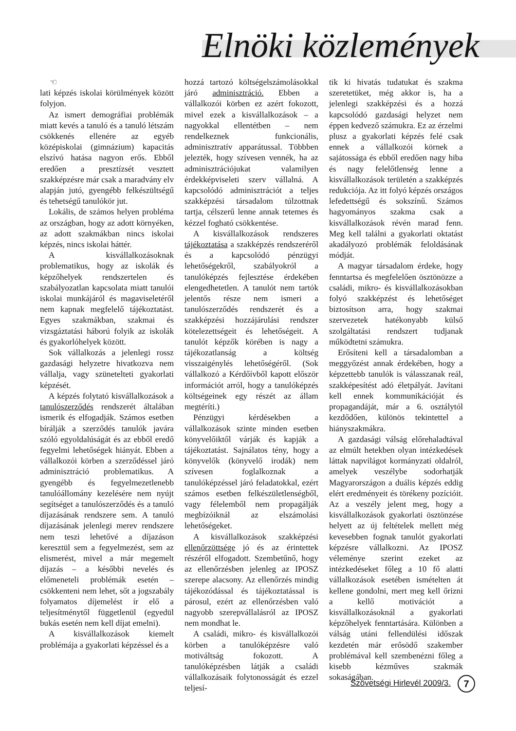Elnöki közlemények
☜
lati képzés iskolai körülmények között folyjon.
Az ismert demográfiai problémák miatt kevés a tanuló és a tanuló létszám csökkenés ellenére az egyéb középiskolai (gimnázium) kapacitás elszívó hatása nagyon erős. Ebből eredően a presztízsét vesztett szakképzésre már csak a maradvány elv alapján jutó, gyengébb felkészültségű és tehetségű tanulókör jut.
Lokális, de számos helyen probléma az országban, hogy az adott környéken, az adott szakmákban nincs iskolai képzés, nincs iskolai háttér.
A kisvállalkozásoknak problematikus, hogy az iskolák és képzőhelyek rendszertelen és szabályozatlan kapcsolata miatt tanulói iskolai munkájáról és magaviseletéről nem kapnak megfelelő tájékoztatást. Egyes szakmákban, szakmai és vizsgáztatási háború folyik az iskolák és gyakorlóhelyek között.
Sok vállalkozás a jelenlegi rossz gazdasági helyzetre hivatkozva nem vállalja, vagy szünetelteti gyakorlati képzését.
A képzés folytató kisvállalkozások a tanulószerződés rendszerét általában ismerik és elfogadják. Számos esetben bírálják a szerződés tanulók javára szóló egyoldalúságát és az ebből eredő fegyelmi lehetőségek hiányát. Ebben a vállalkozói körben a szerződéssel járó adminisztráció problematikus. A gyengébb és fegyelmezetlenebb tanulóállomány kezelésére nem nyújt segítséget a tanulószerződés és a tanuló díjazásának rendszere sem. A tanuló díjazásának jelenlegi merev rendszere nem teszi lehetővé a díjazáson keresztül sem a fegyelmezést, sem az elismerést, mivel a már megemelt díjazás – a későbbi nevelés és előmeneteli problémák esetén – csökkenteni nem lehet, sőt a jogszabály folyamatos díjemelést ír elő a teljesítménytől függetlenül (egyedül bukás esetén nem kell díjat emelni).
A kisvállalkozások kiemelt problémája a gyakorlati képzéssel és a
hozzá tartozó költségelszámolásokkal járó adminisztráció. Ebben a vállalkozói körben ez azért fokozott, mivel ezek a kisvállalkozások – a nagyokkal ellentétben – nem rendelkeznek funkcionális, adminisztratív apparátussal. Többben jelezték, hogy szívesen vennék, ha az adminisztrációjukat valamilyen érdekképviseleti szerv vállalná. A kapcsolódó adminisztrációt a teljes szakképzési társadalom túlzottnak tartja, célszerű lenne annak tetemes és kézzel fogható csökkentése.
A kisvállalkozások rendszeres tájékoztatása a szakképzés rendszeréről és a kapcsolódó pénzügyi lehetőségekről, szabályokról a tanulóképzés fejlesztése érdekében elengedhetetlen. A tanulót nem tartók jelentős része nem ismeri a tanulószerződés rendszerét és a szakképzési hozzájárulási rendszer kötelezettségeit és lehetőségeit. A tanulót képzők körében is nagy a tájékozatlanság a költség visszaigénylés lehetőségéről. (Sok vállalkozó a Kérdőívből kapott először információt arról, hogy a tanulóképzés költségeinek egy részét az állam megtéríti.)
Pénzügyi kérdésekben a vállalkozások szinte minden esetben könyvelőiktől várják és kapják a tájékoztatást. Sajnálatos tény, hogy a könyvelők (könyvelő irodák) nem szívesen foglalkoznak a tanulóképzéssel járó feladatokkal, ezért számos esetben felkészületlenségből, vagy félelemből nem propagálják megbízóiknál az elszámolási lehetőségeket.
A kisvállalkozások szakképzési ellenőrzöttsége jó és az érintettek részéről elfogadott. Szembetűnő, hogy az ellenőrzésben jelenleg az IPOSZ szerepe alacsony. Az ellenőrzés mindig tájékozódással és tájékoztatással is párosul, ezért az ellenőrzésben való nagyobb szerepvállalásról az IPOSZ nem mondhat le.
A családi, mikro- és kisvállalkozói körben a tanulóképzésre való motiváltság fokozott. A tanulóképzésben látják a családi vállalkozásaik folytonosságát és ezzel teljesí-
tik ki hivatás tudatukat és szakma szeretetüket, még akkor is, ha a jelenlegi szakképzési és a hozzá kapcsolódó gazdasági helyzet nem éppen kedvező számukra. Ez az érzelmi plusz a gyakorlati képzés felé csak ennek a vállalkozói körnek a sajátossága és ebből eredően nagy hiba és nagy felelőtlenség lenne a kisvállalkozások területén a szakképzés redukciója. Az itt folyó képzés országos lefedettségű és sokszínű. Számos hagyományos szakma csak a kisvállalkozások révén marad fenn. Meg kell találni a gyakorlati oktatást akadályozó problémák feloldásának módját.
A magyar társadalom érdeke, hogy fenntartsa és megfelelően ösztönözze a családi, mikro- és kisvállalkozásokban folyó szakképzést és lehetőséget biztosítson arra, hogy szakmai szervezetek hatékonyabb külső szolgáltatási rendszert tudjanak működtetni számukra.
Erősíteni kell a társadalomban a meggyőzést annak érdekében, hogy a képzettebb tanulók is válasszanak reál, szakképesítést adó életpályát. Javítani kell ennek kommunikációját és propagandáját, már a 6. osztálytól kezdődően, különös tekintettel a hiányszakmákra.
A gazdasági válság előrehaladtával az elmúlt hetekben olyan intézkedések láttak napvilágot kormányzati oldalról, amelyek veszélybe sodorhatják Magyarországon a duális képzés eddig elért eredményeit és törékeny pozícióit. Az a veszély jelent meg, hogy a kisvállalkozások gyakorlati ösztönzése helyett az új feltételek mellett még kevesebben fognak tanulót gyakorlati képzésre vállalkozni. Az IPOSZ véleménye szerint ezeket az intézkedéseket főleg a 10 fő alatti vállalkozások esetében ismételten át kellene gondolni, mert meg kell őrizni a kellő motivációt a kisvállalkozásoknál a gyakorlati képzőhelyek fenntartására. Különben a válság utáni fellendülési időszak kezdetén már erősödő szakember problémával kell szembenézni főleg a kisebb kézműves szakmák sokaságában.
Szövetségi Hirlevél 2009/3. 7